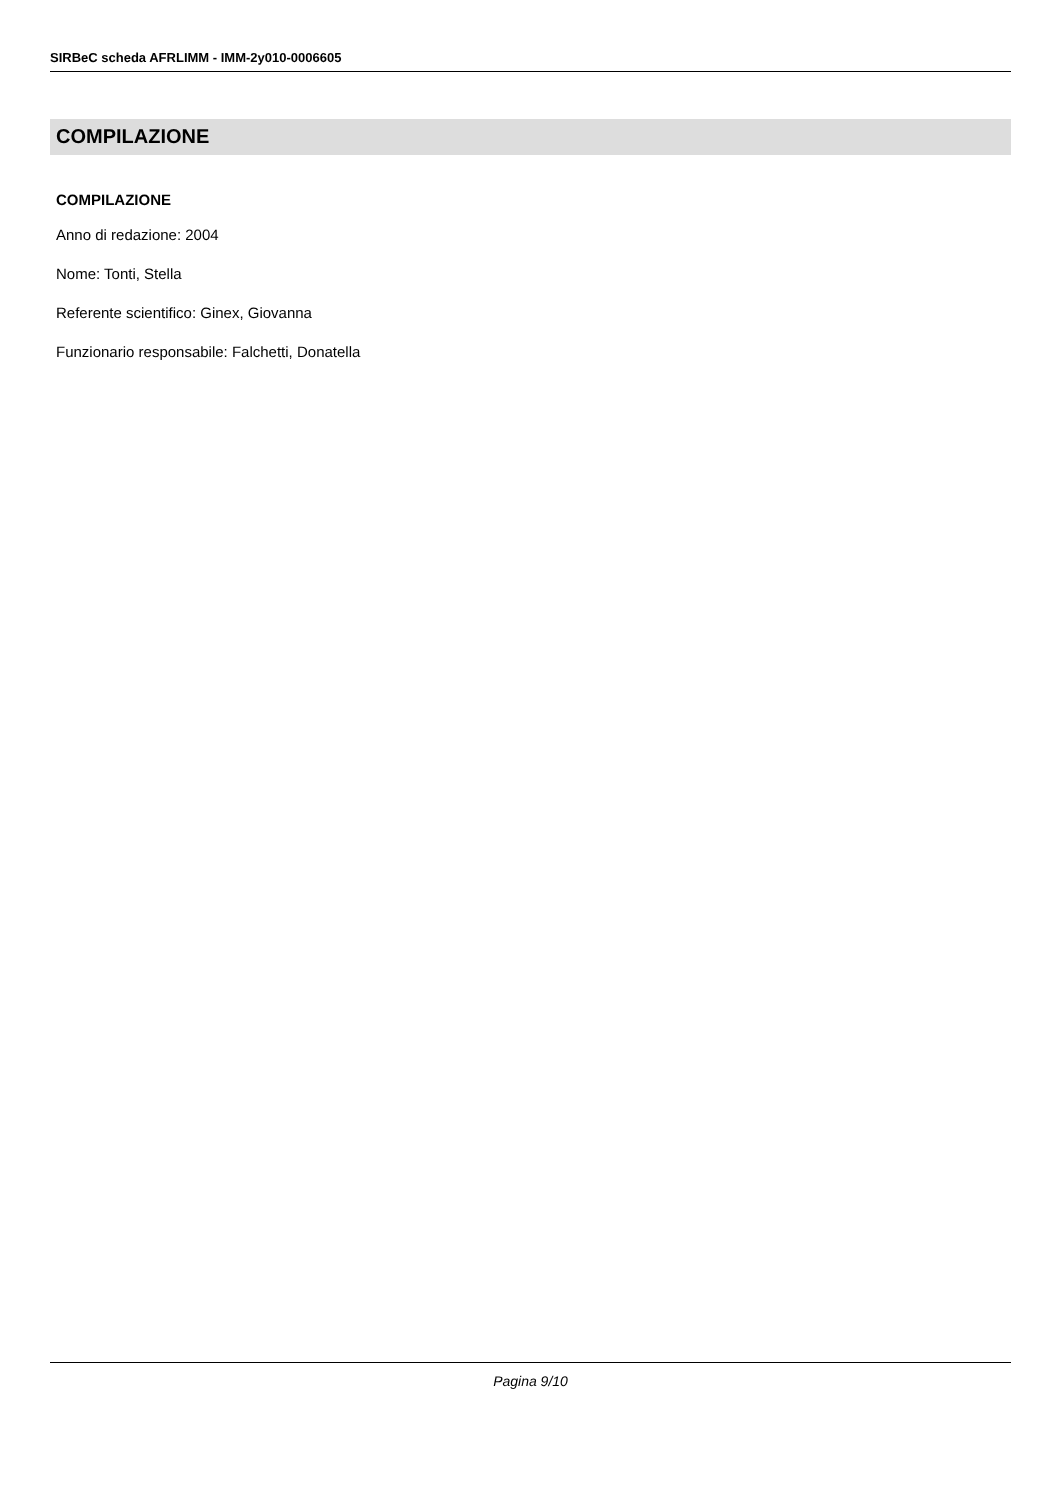SIRBeC scheda AFRLIMM - IMM-2y010-0006605
COMPILAZIONE
COMPILAZIONE
Anno di redazione: 2004
Nome: Tonti, Stella
Referente scientifico: Ginex, Giovanna
Funzionario responsabile: Falchetti, Donatella
Pagina 9/10